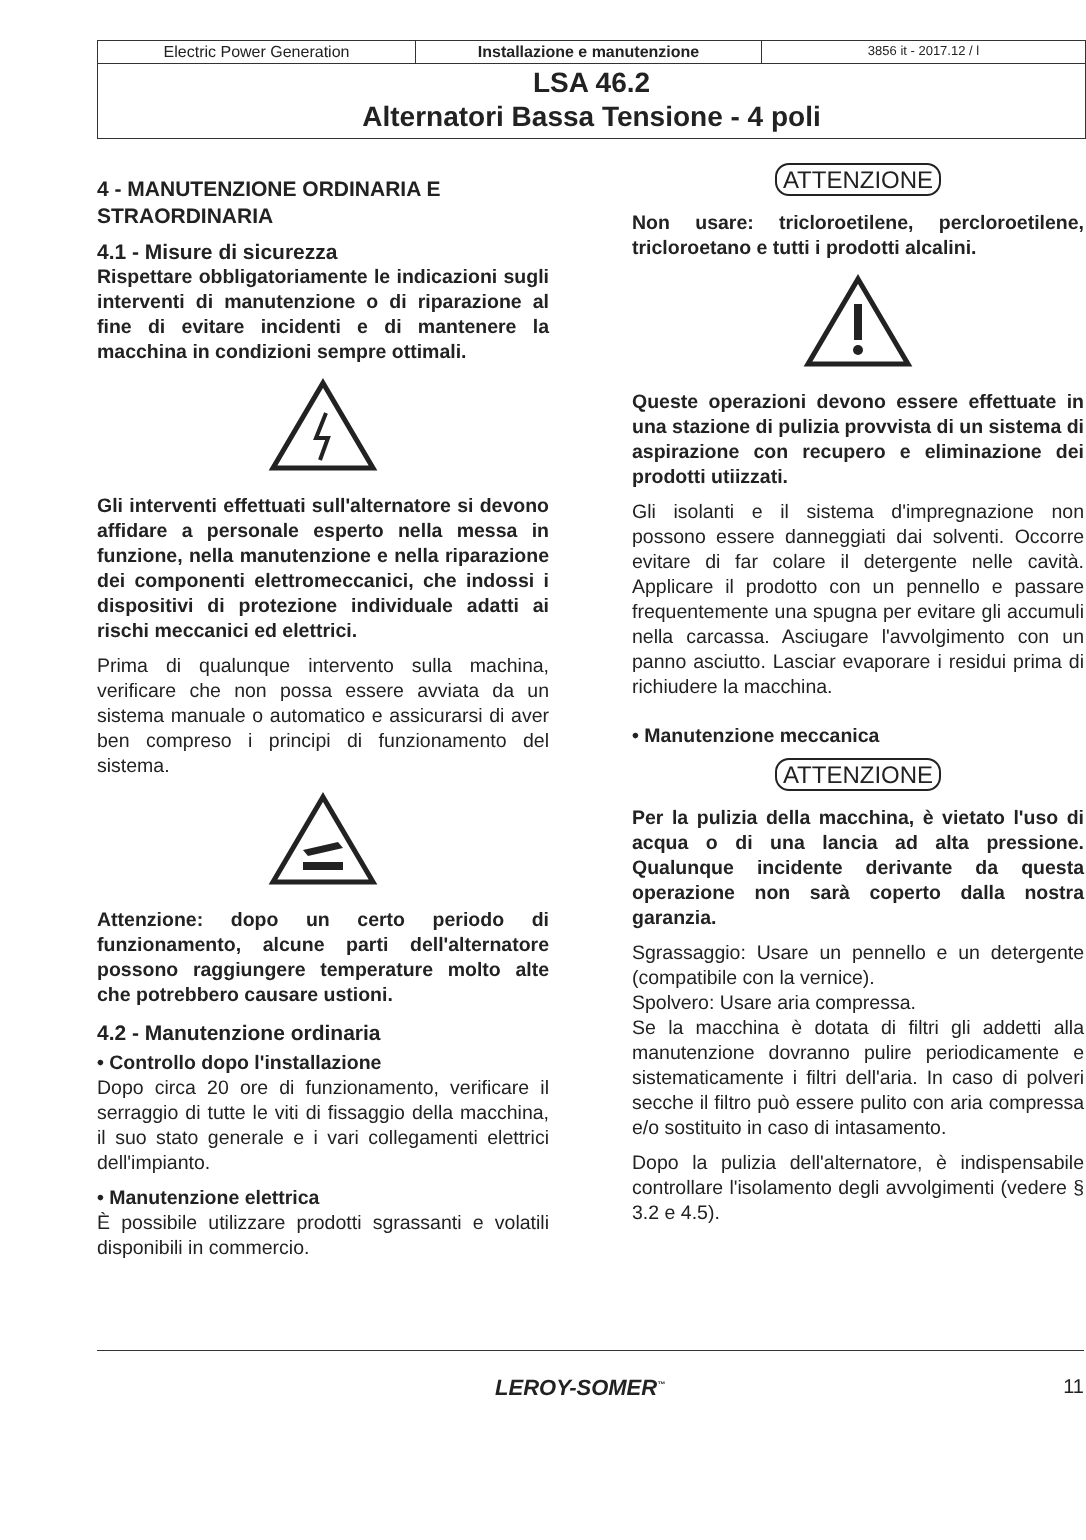Electric Power Generation Installazione e manutenzione
3856 it - 2017.12 / l
LSA 46.2
Alternatori Bassa Tensione - 4 poli
4 - MANUTENZIONE ORDINARIA E STRAORDINARIA
4.1 - Misure di sicurezza
Rispettare obbligatoriamente le indicazioni sugli interventi di manutenzione o di riparazione al fine di evitare incidenti e di mantenere la macchina in condizioni sempre ottimali.
Gli interventi effettuati sull'alternatore si devono affidare a personale esperto nella messa in funzione, nella manutenzione e nella riparazione dei componenti elettromeccanici, che indossi i dispositivi di protezione individuale adatti ai rischi meccanici ed elettrici.
Prima di qualunque intervento sulla machina, verificare che non possa essere avviata da un sistema manuale o automatico e assicurarsi di aver ben compreso i principi di funzionamento del sistema.
Attenzione: dopo un certo periodo di funzionamento, alcune parti dell'alternatore possono raggiungere temperature molto alte che potrebbero causare ustioni.
4.2 - Manutenzione ordinaria
• Controllo dopo l'installazione
Dopo circa 20 ore di funzionamento, verificare il serraggio di tutte le viti di fissaggio della macchina, il suo stato generale e i vari collegamenti elettrici dell'impianto.
• Manutenzione elettrica
È possibile utilizzare prodotti sgrassanti e volatili disponibili in commercio.
ATTENZIONE
Non usare: tricloroetilene, percloroetilene, tricloroetano e tutti i prodotti alcalini.
Queste operazioni devono essere effettuate in una stazione di pulizia provvista di un sistema di aspirazione con recupero e eliminazione dei prodotti utiizzati.
Gli isolanti e il sistema d'impregnazione non possono essere danneggiati dai solventi. Occorre evitare di far colare il detergente nelle cavità. Applicare il prodotto con un pennello e passare frequentemente una spugna per evitare gli accumuli nella carcassa. Asciugare l'avvolgimento con un panno asciutto. Lasciar evaporare i residui prima di richiudere la macchina.
• Manutenzione meccanica
ATTENZIONE
Per la pulizia della macchina, è vietato l'uso di acqua o di una lancia ad alta pressione. Qualunque incidente derivante da questa operazione non sarà coperto dalla nostra garanzia.
Sgrassaggio: Usare un pennello e un detergente (compatibile con la vernice).
Spolvero: Usare aria compressa.
Se la macchina è dotata di filtri gli addetti alla manutenzione dovranno pulire periodicamente e sistematicamente i filtri dell'aria. In caso di polveri secche il filtro può essere pulito con aria compressa e/o sostituito in caso di intasamento.
Dopo la pulizia dell'alternatore, è indispensabile controllare l'isolamento degli avvolgimenti (vedere § 3.2 e 4.5).
LEROY-SOMER<sup>™</sup> 11